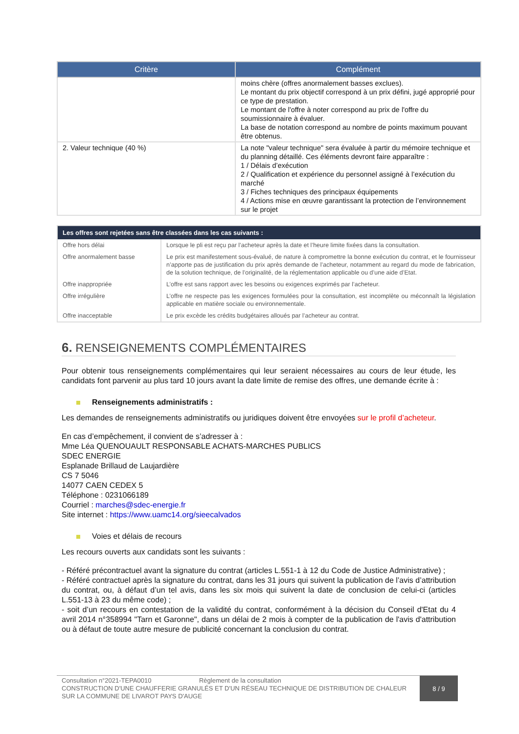| Critère | Complément |
| --- | --- |
| | moins chère (offres anormalement basses exclues). Le montant du prix objectif correspond à un prix défini, jugé approprié pour ce type de prestation. Le montant de l'offre à noter correspond au prix de l'offre du soumissionnaire à évaluer. La base de notation correspond au nombre de points maximum pouvant être obtenus. |
| 2. Valeur technique (40 %) | La note "valeur technique" sera évaluée à partir du mémoire technique et du planning détaillé. Ces éléments devront faire apparaître : 1 / Délais d’exécution 2 / Qualification et expérience du personnel assigné à l’exécution du marché 3 / Fiches techniques des principaux équipements 4 / Actions mise en œuvre garantissant la protection de l’environnement sur le projet |
| Les offres sont rejetées sans être classées dans les cas suivants : | |
| --- | --- |
| Offre hors délai | Lorsque le pli est reçu par l’acheteur après la date et l’heure limite fixées dans la consultation. |
| Offre anormalement basse | Le prix est manifestement sous-évalué, de nature à compromettre la bonne exécution du contrat, et le fournisseur n’apporte pas de justification du prix après demande de l’acheteur, notamment au regard du mode de fabrication, de la solution technique, de l’originalité, de la réglementation applicable ou d’une aide d’Etat. |
| Offre inappropriée | L’offre est sans rapport avec les besoins ou exigences exprimés par l’acheteur. |
| Offre irrégulière | L’offre ne respecte pas les exigences formulées pour la consultation, est incomplète ou méconnaît la législation applicable en matière sociale ou environnementale. |
| Offre inacceptable | Le prix excède les crédits budgétaires alloués par l’acheteur au contrat. |
6. RENSEIGNEMENTS COMPLÉMENTAIRES
Pour obtenir tous renseignements complémentaires qui leur seraient nécessaires au cours de leur étude, les candidats font parvenir au plus tard 10 jours avant la date limite de remise des offres, une demande écrite à :
Renseignements administratifs :
Les demandes de renseignements administratifs ou juridiques doivent être envoyées sur le profil d’acheteur.
En cas d’empêchement, il convient de s’adresser à :
Mme Léa QUENOUAULT RESPONSABLE ACHATS-MARCHES PUBLICS
SDEC ENERGIE
Esplanade Brillaud de Laujardière
CS 7 5046
14077 CAEN CEDEX 5
Téléphone : 0231066189
Courriel : marches@sdec-energie.fr
Site internet : https://www.uamc14.org/sieecalvados
Voies et délais de recours
Les recours ouverts aux candidats sont les suivants :
- Référé précontractuel avant la signature du contrat (articles L.551-1 à 12 du Code de Justice Administrative) ;
- Référé contractuel après la signature du contrat, dans les 31 jours qui suivent la publication de l’avis d’attribution du contrat, ou, à défaut d’un tel avis, dans les six mois qui suivent la date de conclusion de celui-ci (articles L.551-13 à 23 du même code) ;
- soit d’un recours en contestation de la validité du contrat, conformément à la décision du Conseil d'Etat du 4 avril 2014 n°358994 "Tarn et Garonne", dans un délai de 2 mois à compter de la publication de l'avis d'attribution ou à défaut de toute autre mesure de publicité concernant la conclusion du contrat.
Consultation n°2021-TEPA0010 Règlement de la consultation
CONSTRUCTION D'UNE CHAUFFERIE GRANULÉS ET D'UN RÉSEAU TECHNIQUE DE DISTRIBUTION DE CHALEUR SUR LA COMMUNE DE LIVAROT PAYS D'AUGE
8 / 9